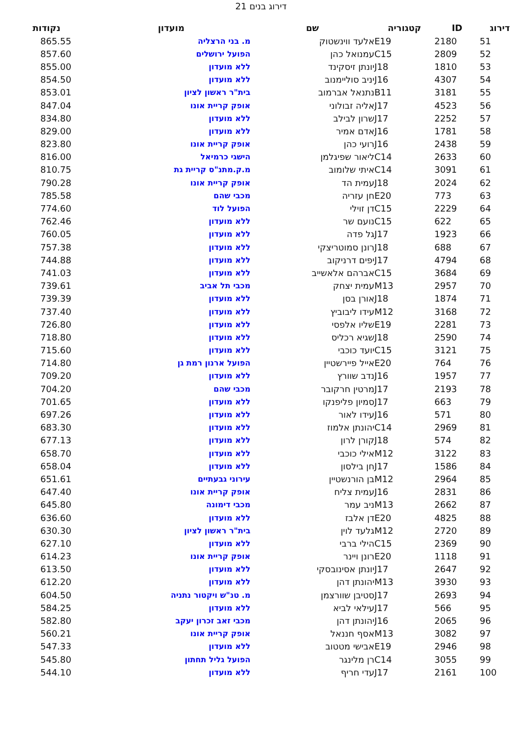דירוג בנים 21
| דירוג | ID | קטגוריה | שם | מועדון | נקודות |
| --- | --- | --- | --- | --- | --- |
| 51 | 2180 | E19 | אלעד ווינשטוק | מ. בני הרצליה | 865.55 |
| 52 | 2809 | C15 | עמנואל כהן | הפועל ירושלים | 857.60 |
| 53 | 1810 | J18 | יונתן זיסקינד | ללא מועדון | 855.00 |
| 54 | 4307 | J16 | יניב סוליימנוב | ללא מועדון | 854.50 |
| 55 | 3181 | B11 | נתנאל אברמוב | בית"ר ראשון לציון | 853.01 |
| 56 | 4523 | J17 | אליה זבולוני | אופק קריית אונו | 847.04 |
| 57 | 2252 | J17 | שרון לבילב | ללא מועדון | 834.80 |
| 58 | 1781 | J16 | אדם אמיר | ללא מועדון | 829.00 |
| 59 | 2438 | J16 | רועי כהן | אופק קריית אונו | 823.80 |
| 60 | 2633 | C14 | ליאור שפיגלמן | הישגי כרמיאל | 816.00 |
| 61 | 3091 | C14 | איתי שלומוב | מ.ק.מתנ"ס קריית גת | 810.75 |
| 62 | 2024 | J18 | עמית הד | אופק קריית אונו | 790.28 |
| 63 | 773 | E20 | חן עזריה | מכבי שהם | 785.58 |
| 64 | 2229 | C15 | דן זוילי | הפועל לוד | 774.60 |
| 65 | 622 | C15 | נועם שר | ללא מועדון | 762.46 |
| 66 | 1923 | J17 | גל פדה | ללא מועדון | 760.05 |
| 67 | 688 | J18 | רונן סמוטריצקי | ללא מועדון | 757.38 |
| 68 | 4794 | J17 | יפים דרניקוב | ללא מועדון | 744.88 |
| 69 | 3684 | C15 | אברהם אלאשייב | ללא מועדון | 741.03 |
| 70 | 2957 | M13 | עמית יצחק | מכבי תל אביב | 739.61 |
| 71 | 1874 | J18 | אורן בסן | ללא מועדון | 739.39 |
| 72 | 3168 | M12 | עידו ליבוביץ | ללא מועדון | 737.40 |
| 73 | 2281 | E19 | שליו אלפסי | ללא מועדון | 726.80 |
| 74 | 2590 | J18 | שגיא רכליס | ללא מועדון | 718.80 |
| 75 | 3121 | C15 | יועד כוכבי | ללא מועדון | 715.60 |
| 76 | 764 | E20 | אייל פיירשטיין | הפועל ארנון רמת גן | 714.80 |
| 77 | 1957 | J16 | נדב שוורץ | ללא מועדון | 709.20 |
| 78 | 2193 | J17 | מרטין חרקובר | מכבי שהם | 704.20 |
| 79 | 663 | J17 | סמיון פליפנקו | ללא מועדון | 701.65 |
| 80 | 571 | J16 | עידו לאור | ללא מועדון | 697.26 |
| 81 | 2969 | C14 | יהונתן אלמוז | ללא מועדון | 683.30 |
| 82 | 574 | J18 | קורן לרון | ללא מועדון | 677.13 |
| 83 | 3122 | M12 | אילי כוכבי | ללא מועדון | 658.70 |
| 84 | 1586 | J17 | חן בילסון | ללא מועדון | 658.04 |
| 85 | 2964 | M12 | בן הורנשטיין | עירוני גבעתיים | 651.61 |
| 86 | 2831 | J16 | עמית צליח | אופק קריית אונו | 647.40 |
| 87 | 2662 | M13 | ניב עמר | מכבי דימונה | 645.80 |
| 88 | 4825 | E20 | דן אלבז | ללא מועדון | 636.60 |
| 89 | 2720 | M12 | גלעד לוין | בית"ר ראשון לציון | 630.30 |
| 90 | 2369 | C15 | הילי ברבי | ללא מועדון | 627.10 |
| 91 | 1118 | E20 | רונן ויינר | אופק קריית אונו | 614.23 |
| 92 | 2647 | J17 | יונתן אסינובסקי | ללא מועדון | 613.50 |
| 93 | 3930 | M13 | יהונתן דהן | ללא מועדון | 612.20 |
| 94 | 2693 | J17 | סטיבן שוורצמן | מ. טנ"ש ויקטור נתניה | 604.50 |
| 95 | 566 | J17 | עילאי לביא | ללא מועדון | 584.25 |
| 96 | 2065 | J16 | יהונתן דהן | מכבי זאב זכרון יעקב | 582.80 |
| 97 | 3082 | M13 | אסף חננאל | אופק קריית אונו | 560.21 |
| 98 | 2946 | E19 | אבישי מטטוב | ללא מועדון | 547.33 |
| 99 | 3055 | C14 | רן מלינגר | הפועל גליל תחתון | 545.80 |
| 100 | 2161 | J17 | עדי חריף | ללא מועדון | 544.10 |